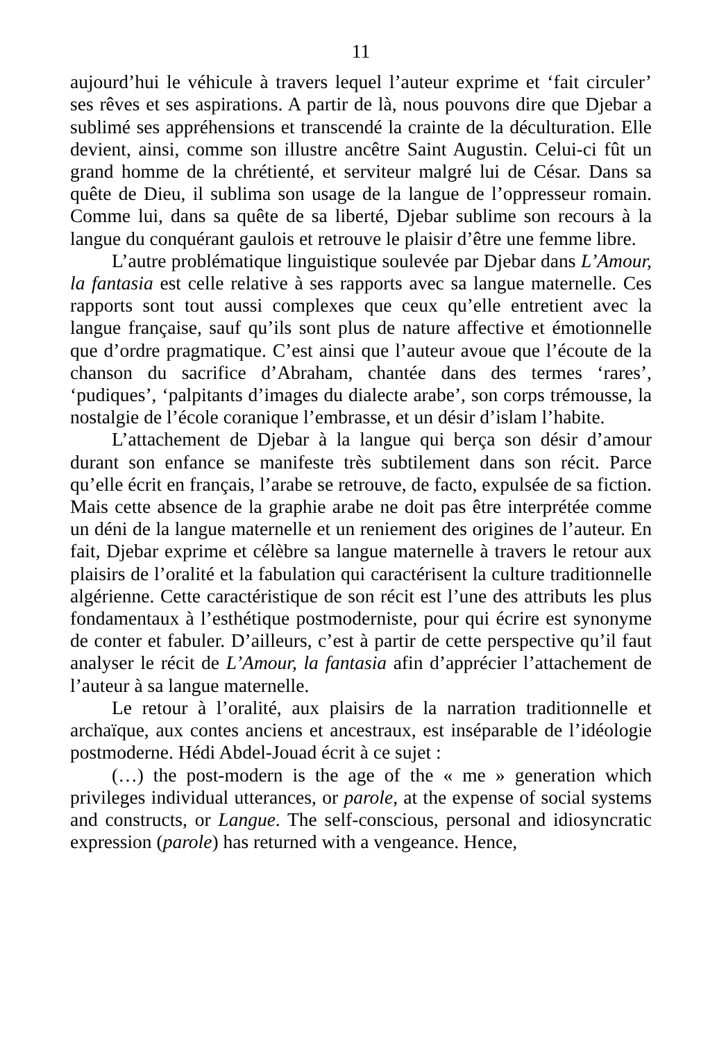11
aujourd’hui le véhicule à travers lequel l’auteur exprime et ‘fait circuler’ ses rêves et ses aspirations. A partir de là, nous pouvons dire que Djebar a sublimé ses appréhensions et transcendé la crainte de la déculturation. Elle devient, ainsi, comme son illustre ancêtre Saint Augustin. Celui-ci fût un grand homme de la chrétienté, et serviteur malgré lui de César. Dans sa quête de Dieu, il sublima son usage de la langue de l’oppresseur romain. Comme lui, dans sa quête de sa liberté, Djebar sublime son recours à la langue du conquérant gaulois et retrouve le plaisir d’être une femme libre.
L’autre problématique linguistique soulevée par Djebar dans L’Amour, la fantasia est celle relative à ses rapports avec sa langue maternelle. Ces rapports sont tout aussi complexes que ceux qu’elle entretient avec la langue française, sauf qu’ils sont plus de nature affective et émotionnelle que d’ordre pragmatique. C’est ainsi que l’auteur avoue que l’écoute de la chanson du sacrifice d’Abraham, chantée dans des termes ‘rares’, ‘pudiques’, ‘palpitants d’images du dialecte arabe’, son corps trémousse, la nostalgie de l’école coranique l’embrasse, et un désir d’islam l’habite.
L’attachement de Djebar à la langue qui berça son désir d’amour durant son enfance se manifeste très subtilement dans son récit. Parce qu’elle écrit en français, l’arabe se retrouve, de facto, expulsée de sa fiction. Mais cette absence de la graphie arabe ne doit pas être interprétée comme un déni de la langue maternelle et un reniement des origines de l’auteur. En fait, Djebar exprime et célèbre sa langue maternelle à travers le retour aux plaisirs de l’oralité et la fabulation qui caractérisent la culture traditionnelle algérienne. Cette caractéristique de son récit est l’une des attributs les plus fondamentaux à l’esthétique postmoderniste, pour qui écrire est synonyme de conter et fabuler. D’ailleurs, c’est à partir de cette perspective qu’il faut analyser le récit de L’Amour, la fantasia afin d’apprécier l’attachement de l’auteur à sa langue maternelle.
Le retour à l’oralité, aux plaisirs de la narration traditionnelle et archaïque, aux contes anciens et ancestraux, est inséparable de l’idéologie postmoderne. Hédi Abdel-Jouad écrit à ce sujet :
(…) the post-modern is the age of the « me » generation which privileges individual utterances, or parole, at the expense of social systems and constructs, or Langue. The self-conscious, personal and idiosyncratic expression (parole) has returned with a vengeance. Hence,